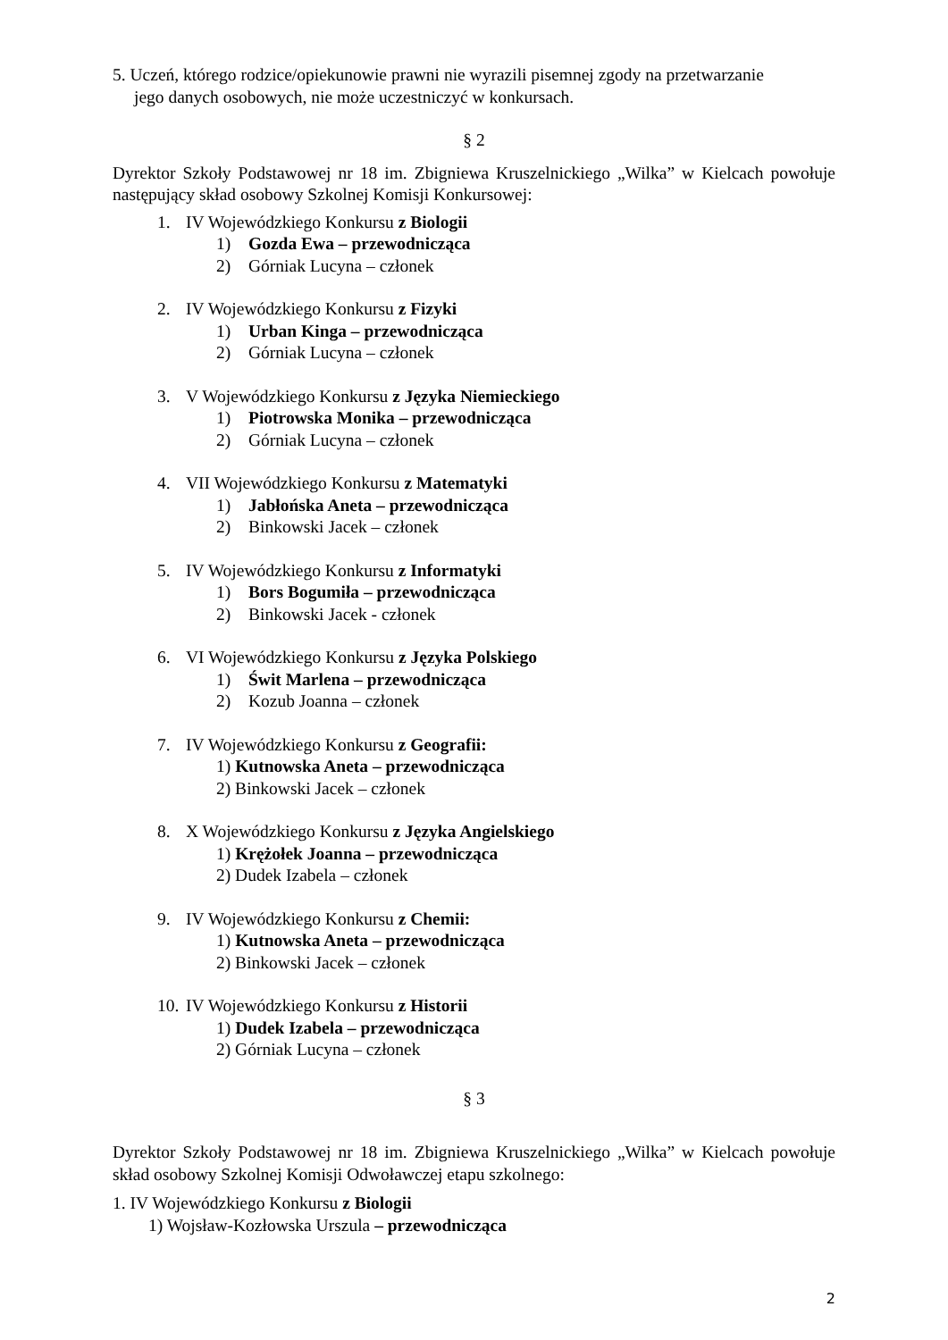5. Uczeń, którego rodzice/opiekunowie prawni nie wyrazili pisemnej zgody na przetwarzanie
jego danych osobowych, nie może uczestniczyć w konkursach.
§ 2
Dyrektor Szkoły Podstawowej nr 18 im. Zbigniewa Kruszelnickiego „Wilka” w Kielcach powołuje następujący skład osobowy Szkolnej Komisji Konkursowej:
1. IV Wojewódzkiego Konkursu z Biologii
1) Gozda Ewa – przewodnicząca
2) Górniak Lucyna – członek
2. IV Wojewódzkiego Konkursu z Fizyki
1) Urban Kinga – przewodnicząca
2) Górniak Lucyna – członek
3. V Wojewódzkiego Konkursu z Języka Niemieckiego
1) Piotrowska Monika – przewodnicząca
2) Górniak Lucyna – członek
4. VII Wojewódzkiego Konkursu z Matematyki
1) Jabłońska Aneta – przewodnicząca
2) Binkowski Jacek – członek
5. IV Wojewódzkiego Konkursu z Informatyki
1) Bors Bogumiła – przewodnicząca
2) Binkowski Jacek - członek
6. VI Wojewódzkiego Konkursu z Języka Polskiego
1) Świt Marlena – przewodnicząca
2) Kozub Joanna – członek
7. IV Wojewódzkiego Konkursu z Geografii:
1) Kutnowska Aneta – przewodnicząca
2) Binkowski Jacek – członek
8. X Wojewódzkiego Konkursu z Języka Angielskiego
1) Krężołek Joanna – przewodnicząca
2) Dudek Izabela – członek
9. IV Wojewódzkiego Konkursu z Chemii:
1) Kutnowska Aneta – przewodnicząca
2) Binkowski Jacek – członek
10. IV Wojewódzkiego Konkursu z Historii
1) Dudek Izabela – przewodnicząca
2) Górniak Lucyna – członek
§ 3
Dyrektor Szkoły Podstawowej nr 18 im. Zbigniewa Kruszelnickiego „Wilka” w Kielcach powołuje skład osobowy Szkolnej Komisji Odwoławczej etapu szkolnego:
1. IV Wojewódzkiego Konkursu z Biologii
1) Wojsław-Kozłowska Urszula – przewodnicząca
2